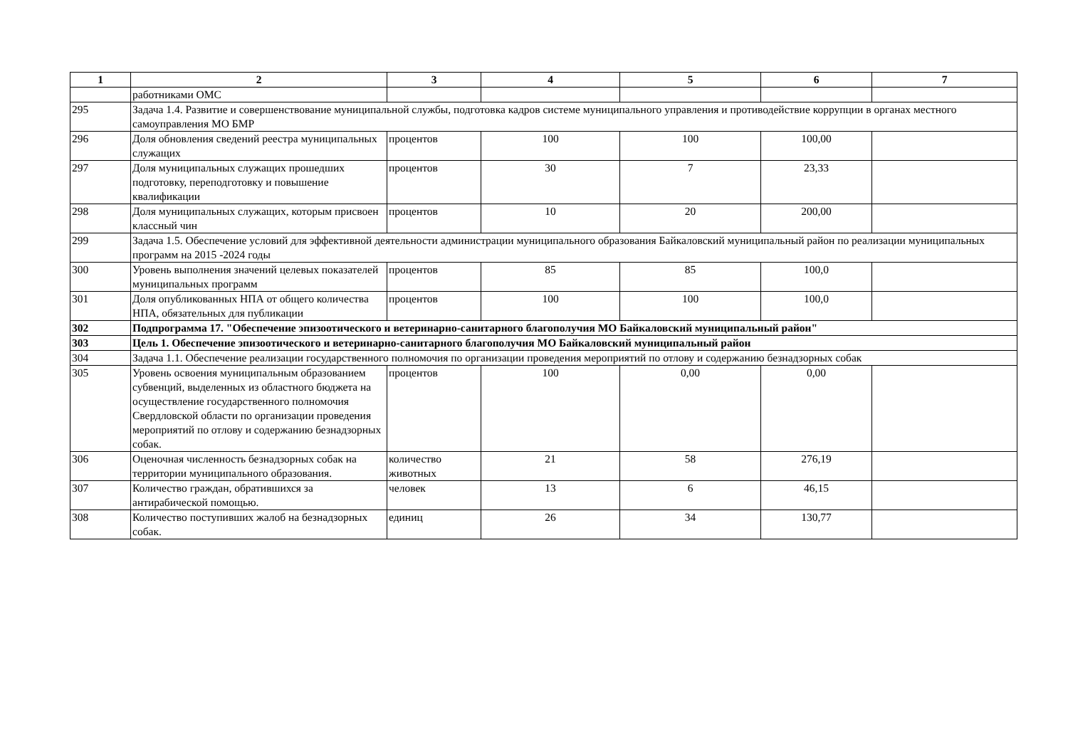| 1 | 2 | 3 | 4 | 5 | 6 | 7 |
| --- | --- | --- | --- | --- | --- | --- |
| | работниками ОМС | | | | | |
| 295 | Задача 1.4. Развитие и совершенствование муниципальной службы, подготовка кадров системе муниципального управления и противодействие коррупции в органах местного самоуправления МО БМР | | | | | |
| 296 | Доля обновления сведений реестра муниципальных служащих | процентов | 100 | 100 | 100,00 | |
| 297 | Доля муниципальных служащих прошедших подготовку, переподготовку и повышение квалификации | процентов | 30 | 7 | 23,33 | |
| 298 | Доля муниципальных служащих, которым присвоен классный чин | процентов | 10 | 20 | 200,00 | |
| 299 | Задача 1.5. Обеспечение условий для эффективной деятельности администрации муниципального образования Байкаловский муниципальный район по реализации муниципальных программ на 2015 -2024 годы | | | | | |
| 300 | Уровень выполнения значений целевых показателей муниципальных программ | процентов | 85 | 85 | 100,0 | |
| 301 | Доля опубликованных НПА от общего количества НПА, обязательных для публикации | процентов | 100 | 100 | 100,0 | |
| 302 | Подпрограмма 17. "Обеспечение эпизоотического и ветеринарно-санитарного благополучия МО Байкаловский муниципальный район" | | | | | |
| 303 | Цель 1. Обеспечение эпизоотического и ветеринарно-санитарного благополучия МО Байкаловский муниципальный район | | | | | |
| 304 | Задача 1.1. Обеспечение реализации государственного полномочия по организации проведения мероприятий по отлову и содержанию безнадзорных собак | | | | | |
| 305 | Уровень освоения муниципальным образованием субвенций, выделенных из областного бюджета на осуществление государственного полномочия Свердловской области по организации проведения мероприятий по отлову и содержанию безнадзорных собак. | процентов | 100 | 0,00 | 0,00 | |
| 306 | Оценочная численность безнадзорных собак на территории муниципального образования. | количество животных | 21 | 58 | 276,19 | |
| 307 | Количество граждан, обратившихся за антирабической помощью. | человек | 13 | 6 | 46,15 | |
| 308 | Количество поступивших жалоб на безнадзорных собак. | единиц | 26 | 34 | 130,77 | |